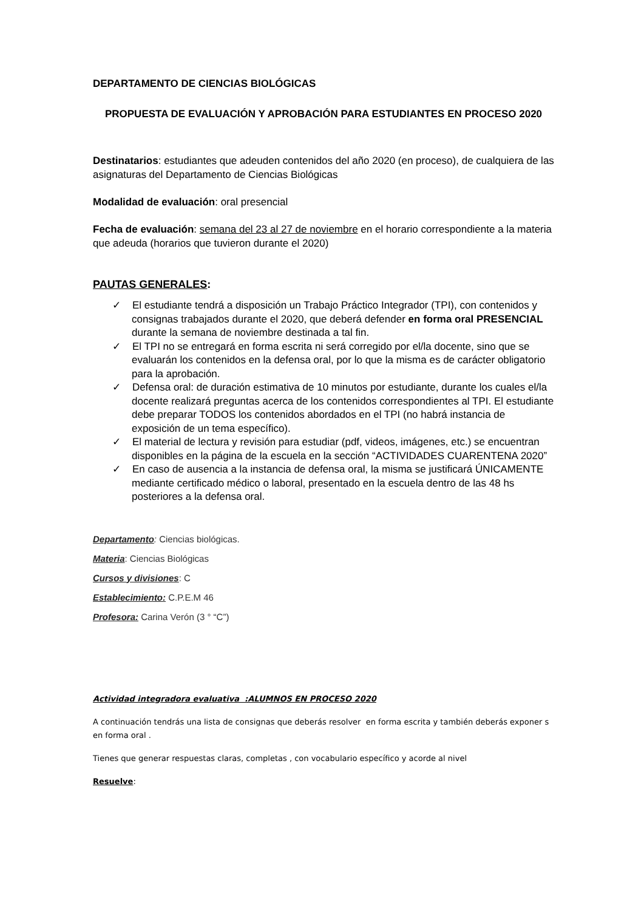DEPARTAMENTO DE CIENCIAS BIOLÓGICAS
PROPUESTA DE EVALUACIÓN Y APROBACIÓN PARA ESTUDIANTES EN PROCESO 2020
Destinatarios: estudiantes que adeuden contenidos del año 2020 (en proceso), de cualquiera de las asignaturas del Departamento de Ciencias Biológicas
Modalidad de evaluación: oral presencial
Fecha de evaluación: semana del 23 al 27 de noviembre en el horario correspondiente a la materia que adeuda (horarios que tuvieron durante el 2020)
PAUTAS GENERALES:
✓ El estudiante tendrá a disposición un Trabajo Práctico Integrador (TPI), con contenidos y consignas trabajados durante el 2020, que deberá defender en forma oral PRESENCIAL durante la semana de noviembre destinada a tal fin.
✓ El TPI no se entregará en forma escrita ni será corregido por el/la docente, sino que se evaluarán los contenidos en la defensa oral, por lo que la misma es de carácter obligatorio para la aprobación.
✓ Defensa oral: de duración estimativa de 10 minutos por estudiante, durante los cuales el/la docente realizará preguntas acerca de los contenidos correspondientes al TPI. El estudiante debe preparar TODOS los contenidos abordados en el TPI (no habrá instancia de exposición de un tema específico).
✓ El material de lectura y revisión para estudiar (pdf, videos, imágenes, etc.) se encuentran disponibles en la página de la escuela en la sección “ACTIVIDADES CUARENTENA 2020”
✓ En caso de ausencia a la instancia de defensa oral, la misma se justificará ÚNICAMENTE mediante certificado médico o laboral, presentado en la escuela dentro de las 48 hs posteriores a la defensa oral.
Departamento: Ciencias biológicas.
Materia: Ciencias Biológicas
Cursos y divisiones: C
Establecimiento: C.P.E.M 46
Profesora: Carina Verón (3 ° “C”)
Actividad integradora evaluativa :ALUMNOS EN PROCESO 2020
A continuación tendrás una lista de consignas que deberás resolver en forma escrita y también deberás exponer s en forma oral .
Tienes que generar respuestas claras, completas , con vocabulario específico y acorde al nivel
Resuelve: